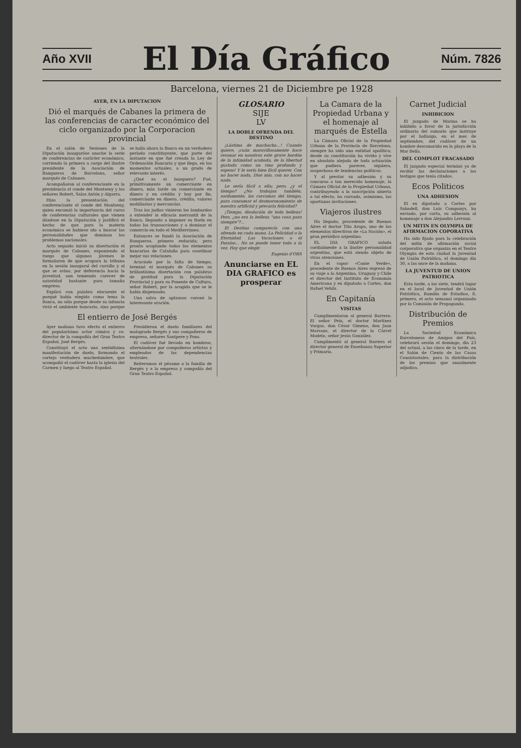Año XVII
El Día Gráfico
Núm. 7826
Barcelona, viernes 21 de Diciembre pe 1928
AYER, EN LA DIPUTACION
Dió el marqués de Cabanes la primera de las conferencias de caracter económico del ciclo organizado por la Corporacion provincial
En el salón de Sesiones de la Diputación inauguróse anoche la serie de conferencias de carácter económico, corriendo la primera a cargo del ilustre presidente de la Asociación de Banqueros de Barcelona, señor marqués de Cabanes.
Acompañaron al conferenciante en la presidencia el conde del Montseny y los señores Robert, Salas Antón y Algarra.
Hizo la presentación del conferenciante el conde del Montseny, quien encomió la importancia del curso de conferencias culturales que vienen dándose en la Diputación y justificó el hecho de que para la materia económica se hubiese ido a buscar las personalidades que dominan los problemas nacionales.
Acto seguido inició su disertación el marqués de Cabanes, exponiendo el ruego que algunos jóvenes le formularon de que ocupara la tribuna en la sesión inaugural del cursillo y al que se avino, por deferencia hacia la juventud, aun temiendo carecer de autoridad bastante para tamaña empresa.
Explicó con palabra elocuente el porqué había elegido como tema la Banca, no sólo porque desde su infancia vivió el ambiente bancario, sino porque se halla ahora la Banca en un verdadero período constituyente, que parte del instante en que fué creada la Ley de Ordenación Bancaria y que llega, en los momentos actuales, a un grado de relevante interés.
¿Qué es el banquero? Fué, primitivamente un comerciante en dinero, más tarde un comerciante en dinero y en crédito y hoy por fin, comerciante en dinero, crédito, valores mobiliarios y mercancías.
Tras los judíos vinieron los lombardos a extender la eficacia mercantil de la Banca, llegando a imponer su florín en todas las transacciones y a dominar el comercio en todo el Mediterráneo.
Entonces se fundó la Asociación de Banqueros, primero reducida; pero pronto acoplando todos los elementos bancarios de Cataluña para coordinar mejor sus relaciones.
Acuciado por la falta de tiempo, terminó el marqués de Cabanes su brillantísima disertación con palabras de gratitud para la Diputación Provincial y para su Ponente de Cultura, señor Robert, por la acogida que se le había dispensado.
Una salva de aplausos coronó la interesante oración.
El entierro de José Bergés
Ayer mañana tuvo efecto el entierro del popularísimo actor cómico y co-director de la compañía del Gran Teatro Español, José Bergés.
Constituyó el acto una sentidísima manifestación de duelo, formando el cortejo verdadera muchedumbre, que acompañó el cadáver hasta la iglesia del Carmen y luego al Teatro Español.
Presidieron el duelo familiares del malogrado Bergés y sus compañeros de empresa, señores Santpere y Pons.
El cadáver fué llevado en hombros, alternándose por compañeros artistas y empleados de las dependencias teatrales.
Reiteramos el pésame a la familia de Bergés y a la empresa y compañía del Gran Teatro Español.
GLOSARIO
SIJE
LV
LA DOBLE OFRENDA DEL DESTINO
¡Lástima de muchacha...! Cuando quiere, ¡cuán maravillosamente hace resonar en nosotros este grave bordón de la intimidad acabada, de la libertad gustada como un vino profundo y espeso! Y le sería bien fácil querer. Con no hacer nada, Dios mío, con no hacer nada.
Le sería fácil a ella; pero, ¿y el tiempo? ¿No trabajan también, sordamente, las carcomas del tiempo, para consumar el desmoronamiento de nuestra artificial y precaria felicidad?
¡Tiempo, disolución de toda belleza! Pero, ¿no era la belleza "una cosa para siempre"?...
El Destino comparecía con una ofrenda en cada mano. La Felicidad o la Eternidad. Las Vacaciones o el Paraíso... No se puede tener todo a la vez. Hay que elegir.
Eugenio d'ORS
Anunciarse en EL DIA GRAFICO es prosperar
La Camara de la Propiedad Urbana y el homenaje al marqués de Estella
La Cámara Oficial de la Propiedad Urbana de la Provincia de Barcelona, siempre ha sido una entidad apolítica; desde su constitución ha vivido y vive en absoluto alejada de toda actuación que pudiera parecer, siquiera, sospechosa de tendencias políticas.
Y al prestar su adhesión y su concurso a tan merecido homenaje, la Cámara Oficial de la Propiedad Urbana, contribuyendo a la suscripción abierta a tal efecto, ha cursado, asimismo, las oportunas invitaciones.
Viajeros ilustres
Ha llegado, procedente de Buenos Aires el doctor Tito Arapa, uno de los elementos directivos de «La Nación», el gran periódico argentino.
EL DIA GRAFICO saluda cordialmente a la ilustre personalidad argentina, que está siendo objeto de vivas atenciones.
En el vapor «Conte Verde», procedente de Buenos Aires regresó de su viaje a la Argentina, Uruguay y Chile el director del Instituto de Economía Americana y ex diputado a Cortes, don Rafael Vehils.
En Capitanía
VISITAS
Cumplimentaron al general Barrera: El señor Peix, el doctor Martínez Vargas, don César Gimeno, don Juan Marsans, el director de la Cárcel Modelo, señor Jesús González.
Cumplimentó al general Barrera el director general de Enseñanza Superior y Primaria.
Carnet Judicial
INHIBICION
El juzgado de Marina se ha inhibido a favor de la jurisdicción ordinaria del sumario que instruye por el hallazgo, en el mes de septiembre, del cadáver de un hombre desconocido en la playa de la Mar Bella.
DEL COMPLOT FRACASADO
El juzgado especial terminó ya de recibir las declaraciones a los testigos que tenía citados.
Ecos Politicos
UNA ADHESION
El ex diputado a Cortes por Sabadell, don Luis Companys, ha enviado, por carta, su adhesión al homenaje a don Alejandro Lerroux.
UN MITIN EN OLYMPIA DE AFIRMACION COPORATIVA
Ha sido fijado para la celebración del mitin de afirmación social corporativa que organiza en el Teatro Olympia de esta ciudad la Juventud de Unión Patriótica, el domingo día 30, a las once de la mañana.
LA JUVENTUD DE UNION PATRIOTICA
Esta tarde, a las siete, tendrá lugar en el local de Juventud de Unión Patriótica, Rambla de Estudios, 8, primero, el acto semanal organizado por la Comisión de Propaganda.
Distribución de Premios
La Sociedad Económica Barcelonesa de Amigos del País, celebrará sesión el domingo, día 23 del actual, a las cinco de la tarde, en el Salón de Ciento de las Casas Consistoriales, para la distribución de los premios que anualmente adjudica.